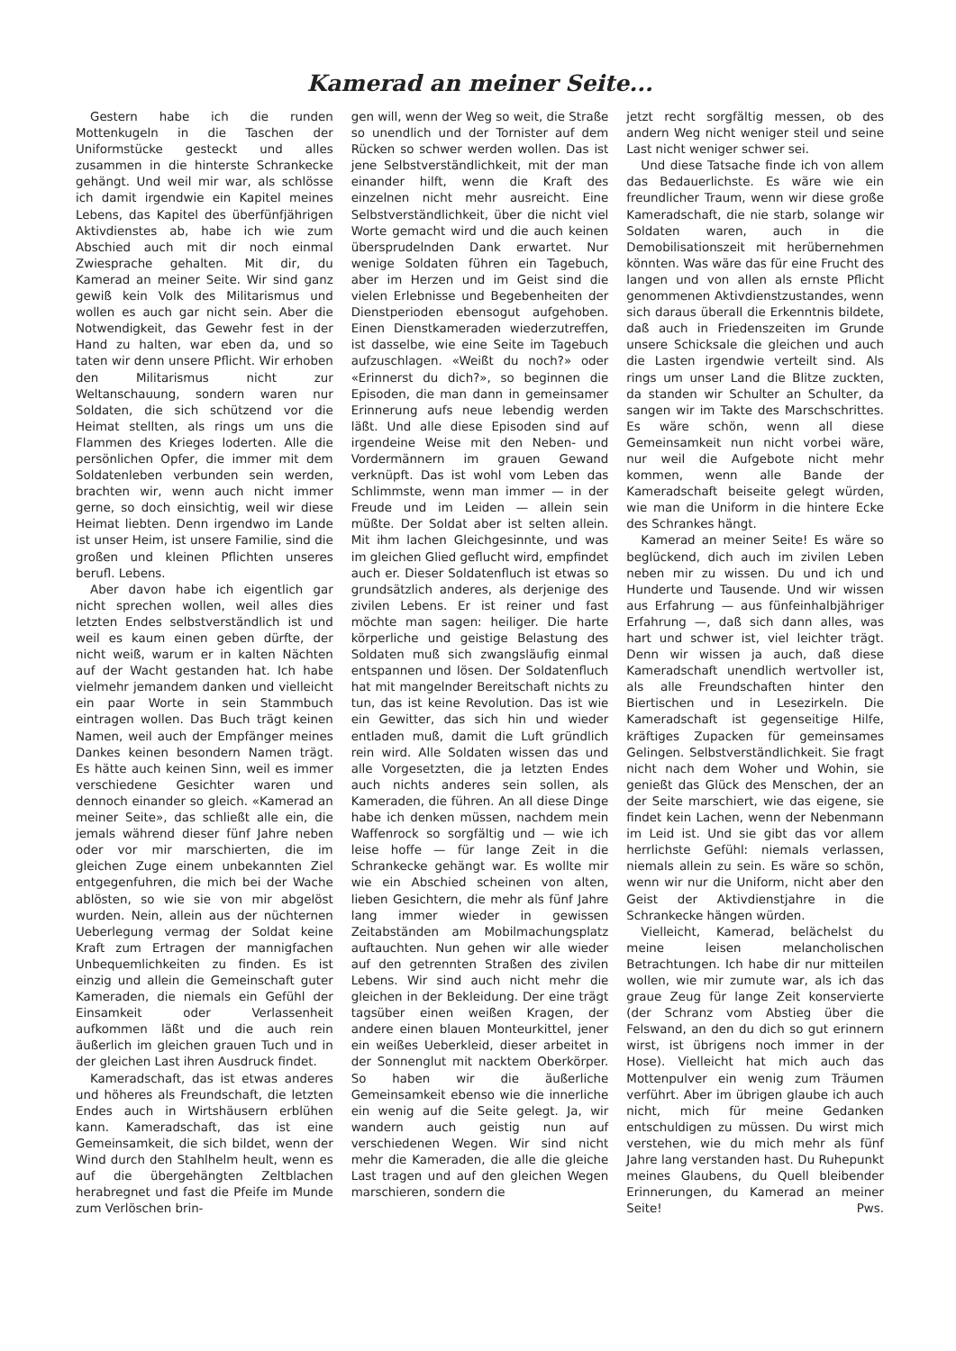Kamerad an meiner Seite...
Gestern habe ich die runden Mottenkugeln in die Taschen der Uniformstücke gesteckt und alles zusammen in die hinterste Schrankecke gehängt. Und weil mir war, als schlösse ich damit irgendwie ein Kapitel meines Lebens, das Kapitel des überfünfjährigen Aktivdienstes ab, habe ich wie zum Abschied auch mit dir noch einmal Zwiesprache gehalten. Mit dir, du Kamerad an meiner Seite. Wir sind ganz gewiß kein Volk des Militarismus und wollen es auch gar nicht sein. Aber die Notwendigkeit, das Gewehr fest in der Hand zu halten, war eben da, und so taten wir denn unsere Pflicht. Wir erhoben den Militarismus nicht zur Weltanschauung, sondern waren nur Soldaten, die sich schützend vor die Heimat stellten, als rings um uns die Flammen des Krieges loderten. Alle die persönlichen Opfer, die immer mit dem Soldatenleben verbunden sein werden, brachten wir, wenn auch nicht immer gerne, so doch einsichtig, weil wir diese Heimat liebten. Denn irgendwo im Lande ist unser Heim, ist unsere Familie, sind die großen und kleinen Pflichten unseres berufl. Lebens.
Aber davon habe ich eigentlich gar nicht sprechen wollen, weil alles dies letzten Endes selbstverständlich ist und weil es kaum einen geben dürfte, der nicht weiß, warum er in kalten Nächten auf der Wacht gestanden hat. Ich habe vielmehr jemandem danken und vielleicht ein paar Worte in sein Stammbuch eintragen wollen. Das Buch trägt keinen Namen, weil auch der Empfänger meines Dankes keinen besondern Namen trägt. Es hätte auch keinen Sinn, weil es immer verschiedene Gesichter waren und dennoch einander so gleich. «Kamerad an meiner Seite», das schließt alle ein, die jemals während dieser fünf Jahre neben oder vor mir marschierten, die im gleichen Zuge einem unbekannten Ziel entgegenfuhren, die mich bei der Wache ablösten, so wie sie von mir abgelöst wurden. Nein, allein aus der nüchternen Ueberlegung vermag der Soldat keine Kraft zum Ertragen der mannigfachen Unbequemlichkeiten zu finden. Es ist einzig und allein die Gemeinschaft guter Kameraden, die niemals ein Gefühl der Einsamkeit oder Verlassenheit aufkommen läßt und die auch rein äußerlich im gleichen grauen Tuch und in der gleichen Last ihren Ausdruck findet.
Kameradschaft, das ist etwas anderes und höheres als Freundschaft, die letzten Endes auch in Wirtshäusern erblühen kann. Kameradschaft, das ist eine Gemeinsamkeit, die sich bildet, wenn der Wind durch den Stahlhelm heult, wenn es auf die übergehängten Zeltblachen herabregnet und fast die Pfeife im Munde zum Verlöschen brin-
gen will, wenn der Weg so weit, die Straße so unendlich und der Tornister auf dem Rücken so schwer werden wollen. Das ist jene Selbstverständlichkeit, mit der man einander hilft, wenn die Kraft des einzelnen nicht mehr ausreicht. Eine Selbstverständlichkeit, über die nicht viel Worte gemacht wird und die auch keinen übersprudelnden Dank erwartet. Nur wenige Soldaten führen ein Tagebuch, aber im Herzen und im Geist sind die vielen Erlebnisse und Begebenheiten der Dienstperioden ebensogut aufgehoben. Einen Dienstkameraden wiederzutreffen, ist dasselbe, wie eine Seite im Tagebuch aufzuschlagen. «Weißt du noch?» oder «Erinnerst du dich?», so beginnen die Episoden, die man dann in gemeinsamer Erinnerung aufs neue lebendig werden läßt. Und alle diese Episoden sind auf irgendeine Weise mit den Neben- und Vordermännern im grauen Gewand verknüpft. Das ist wohl vom Leben das Schlimmste, wenn man immer — in der Freude und im Leiden — allein sein müßte. Der Soldat aber ist selten allein. Mit ihm lachen Gleichgesinnte, und was im gleichen Glied geflucht wird, empfindet auch er. Dieser Soldatenfluch ist etwas so grundsätzlich anderes, als derjenige des zivilen Lebens. Er ist reiner und fast möchte man sagen: heiliger. Die harte körperliche und geistige Belastung des Soldaten muß sich zwangsläufig einmal entspannen und lösen. Der Soldatenfluch hat mit mangelnder Bereitschaft nichts zu tun, das ist keine Revolution. Das ist wie ein Gewitter, das sich hin und wieder entladen muß, damit die Luft gründlich rein wird. Alle Soldaten wissen das und alle Vorgesetzten, die ja letzten Endes auch nichts anderes sein sollen, als Kameraden, die führen. An all diese Dinge habe ich denken müssen, nachdem mein Waffenrock so sorgfältig und — wie ich leise hoffe — für lange Zeit in die Schrankecke gehängt war. Es wollte mir wie ein Abschied scheinen von alten, lieben Gesichtern, die mehr als fünf Jahre lang immer wieder in gewissen Zeitabständen am Mobilmachungsplatz auftauchten. Nun gehen wir alle wieder auf den getrennten Straßen des zivilen Lebens. Wir sind auch nicht mehr die gleichen in der Bekleidung. Der eine trägt tagsüber einen weißen Kragen, der andere einen blauen Monteurkittel, jener ein weißes Ueberkleid, dieser arbeitet in der Sonnenglut mit nacktem Oberkörper. So haben wir die äußerliche Gemeinsamkeit ebenso wie die innerliche ein wenig auf die Seite gelegt. Ja, wir wandern auch geistig nun auf verschiedenen Wegen. Wir sind nicht mehr die Kameraden, die alle die gleiche Last tragen und auf den gleichen Wegen marschieren, sondern die
jetzt recht sorgfältig messen, ob des andern Weg nicht weniger steil und seine Last nicht weniger schwer sei.
Und diese Tatsache finde ich von allem das Bedauerlichste. Es wäre wie ein freundlicher Traum, wenn wir diese große Kameradschaft, die nie starb, solange wir Soldaten waren, auch in die Demobilisationszeit mit herübernehmen könnten. Was wäre das für eine Frucht des langen und von allen als ernste Pflicht genommenen Aktivdienstzustandes, wenn sich daraus überall die Erkenntnis bildete, daß auch in Friedenszeiten im Grunde unsere Schicksale die gleichen und auch die Lasten irgendwie verteilt sind. Als rings um unser Land die Blitze zuckten, da standen wir Schulter an Schulter, da sangen wir im Takte des Marschschrittes. Es wäre schön, wenn all diese Gemeinsamkeit nun nicht vorbei wäre, nur weil die Aufgebote nicht mehr kommen, wenn alle Bande der Kameradschaft beiseite gelegt würden, wie man die Uniform in die hintere Ecke des Schrankes hängt.
Kamerad an meiner Seite! Es wäre so beglückend, dich auch im zivilen Leben neben mir zu wissen. Du und ich und Hunderte und Tausende. Und wir wissen aus Erfahrung — aus fünfeinhalbjähriger Erfahrung —, daß sich dann alles, was hart und schwer ist, viel leichter trägt. Denn wir wissen ja auch, daß diese Kameradschaft unendlich wertvoller ist, als alle Freundschaften hinter den Biertischen und in Lesezirkeln. Die Kameradschaft ist gegenseitige Hilfe, kräftiges Zupacken für gemeinsames Gelingen. Selbstverständlichkeit. Sie fragt nicht nach dem Woher und Wohin, sie genießt das Glück des Menschen, der an der Seite marschiert, wie das eigene, sie findet kein Lachen, wenn der Nebenmann im Leid ist. Und sie gibt das vor allem herrlichste Gefühl: niemals verlassen, niemals allein zu sein. Es wäre so schön, wenn wir nur die Uniform, nicht aber den Geist der Aktivdienstjahre in die Schrankecke hängen würden.
Vielleicht, Kamerad, belächelst du meine leisen melancholischen Betrachtungen. Ich habe dir nur mitteilen wollen, wie mir zumute war, als ich das graue Zeug für lange Zeit konservierte (der Schranz vom Abstieg über die Felswand, an den du dich so gut erinnern wirst, ist übrigens noch immer in der Hose). Vielleicht hat mich auch das Mottenpulver ein wenig zum Träumen verführt. Aber im übrigen glaube ich auch nicht, mich für meine Gedanken entschuldigen zu müssen. Du wirst mich verstehen, wie du mich mehr als fünf Jahre lang verstanden hast. Du Ruhepunkt meines Glaubens, du Quell bleibender Erinnerungen, du Kamerad an meiner Seite! Pws.